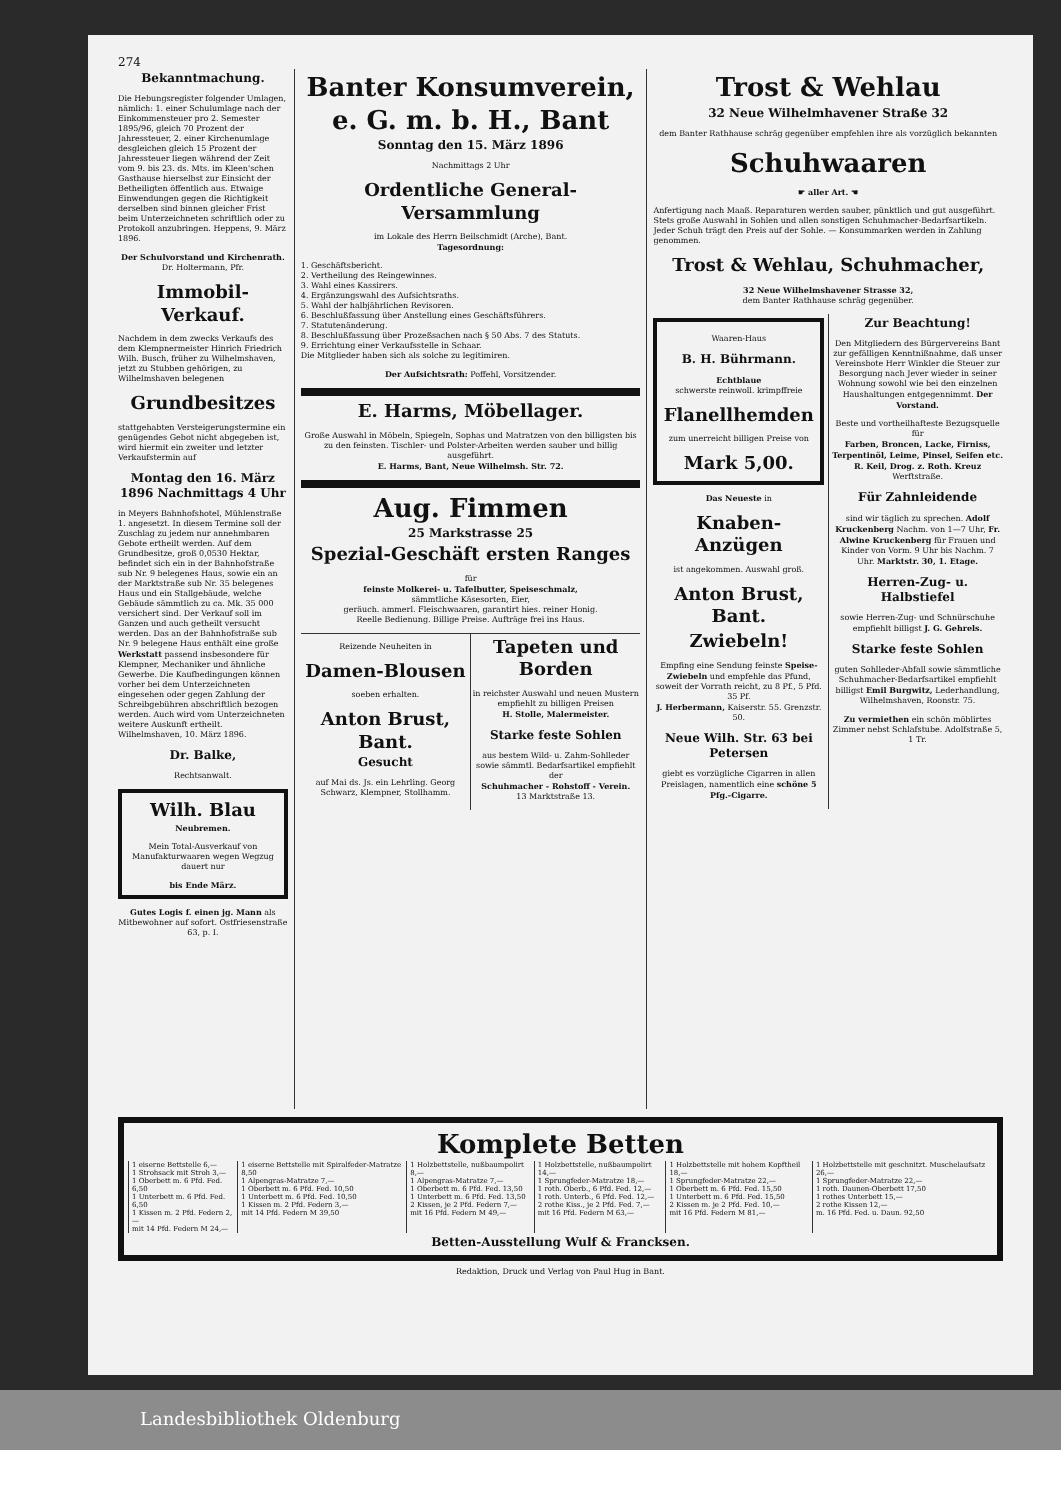274
Bekanntmachung.
Die Hebungsregister folgender Umlagen, nämlich: 1. einer Schulumlage nach der Einkommensteuer pro 2. Semester 1895/96, gleich 70 Prozent der Jahressteuer, 2. einer Kirchenumlage desgleichen gleich 15 Prozent der Jahressteuer liegen während der Zeit vom 9. bis 23. ds. Mts. im Kleen'schen Gasthause hierselbst zur Einsicht der Betheiligten öffentlich aus. Etwaige Einwendungen gegen die Richtigkeit derselben sind binnen gleicher Frist beim Unterzeichneten schriftlich oder zu Protokoll anzubringen. Heppens, 9. März 1896.
Der Schulvorstand und Kirchenrath.
Dr. Holtermann, Pfr.
Immobil-Verkauf.
Nachdem in dem zwecks Verkaufs des dem Klempnermeister Hinrich Friedrich Wilh. Busch, früher zu Wilhelmshaven, jetzt zu Stubben gehörigen, zu Wilhelmshaven belegenen
Grundbesitzes
stattgehabten Versteigerungstermine ein genügendes Gebot nicht abgegeben ist, wird hiermit ein zweiter und letzter Verkaufstermin auf
Montag den 16. März 1896 Nachmittags 4 Uhr
in Meyers Bahnhofshotel, Mühlenstraße 1. angesetzt. In diesem Termine soll der Zuschlag zu jedem nur annehmbaren Gebote ertheilt werden. Auf dem Grundbesitze, groß 0,0530 Hektar, befindet sich ein in der Bahnhofstraße sub Nr. 9 belegenes Haus, sowie ein an der Marktstraße sub Nr. 35 belegenes Haus und ein Stallgebäude, welche Gebäude sämmtlich zu ca. Mk. 35 000 versichert sind. Der Verkauf soll im Ganzen und auch getheilt versucht werden. Das an der Bahnhofstraße sub Nr. 9 belegene Haus enthält eine große Werkstatt passend insbesondere für Klempner, Mechaniker und ähnliche Gewerbe. Die Kaufbedingungen können vorher bei dem Unterzeichneten eingesehen oder gegen Zahlung der Schreibgebühren abschriftlich bezogen werden. Auch wird vom Unterzeichneten weitere Auskunft ertheilt. Wilhelmshaven, 10. März 1896.
Dr. Balke,
Rechtsanwalt.
Wilh. Blau
Neubremen.
Mein Total-Ausverkauf von Manufakturwaaren wegen Wegzug dauert nur
bis Ende März.
Gutes Logis f. einen jg. Mann als Mitbewohner auf sofort. Ostfriesenstraße 63, p. I.
Banter Konsumverein, e. G. m. b. H., Bant
Sonntag den 15. März 1896
Nachmittags 2 Uhr
Ordentliche General-Versammlung
im Lokale des Herrn Beilschmidt (Arche), Bant.
Tagesordnung:
1. Geschäftsbericht.
2. Vertheilung des Reingewinnes.
3. Wahl eines Kassirers.
4. Ergänzungswahl des Aufsichtsraths.
5. Wahl der halbjährlichen Revisoren.
6. Beschlußfassung über Anstellung eines Geschäftsführers.
7. Statutenänderung.
8. Beschlußfassung über Prozeßsachen nach § 50 Abs. 7 des Statuts.
9. Errichtung einer Verkaufsstelle in Schaar.
Die Mitglieder haben sich als solche zu legitimiren.
Der Aufsichtsrath: Poffehl, Vorsitzender.
E. Harms, Möbellager.
Große Auswahl in Möbeln, Spiegeln, Sophas und Matratzen von den billigsten bis zu den feinsten. Tischler- und Polster-Arbeiten werden sauber und billig ausgeführt.
E. Harms, Bant, Neue Wilhelmsh. Str. 72.
Aug. Fimmen
25 Markstrasse 25
Spezial-Geschäft ersten Ranges
für
feinste Molkerei- u. Tafelbutter, Speiseschmalz,
sämmtliche Käsesorten, Eier,
geräuch. ammerl. Fleischwaaren, garantirt hies. reiner Honig.
Reelle Bedienung. Billige Preise. Aufträge frei ins Haus.
Reizende Neuheiten in
Damen-Blousen
soeben erhalten.
Anton Brust, Bant.
Gesucht
auf Mai ds. Js. ein Lehrling. Georg Schwarz, Klempner, Stollhamm.
Tapeten und Borden
in reichster Auswahl und neuen Mustern empfiehlt zu billigen Preisen
H. Stolle, Malermeister.
Starke feste Sohlen
aus bestem Wild- u. Zahm-Sohlleder sowie sämmtl. Bedarfsartikel empfiehlt der
Schuhmacher - Rohstoff - Verein.
13 Marktstraße 13.
Trost & Wehlau
32 Neue Wilhelmhavener Straße 32
dem Banter Rathhause schräg gegenüber empfehlen ihre als vorzüglich bekannten
Schuhwaaren
☛ aller Art. ☚
Anfertigung nach Maaß. Reparaturen werden sauber, pünktlich und gut ausgeführt. Stets große Auswahl in Sohlen und allen sonstigen Schuhmacher-Bedarfsartikeln. Jeder Schuh trägt den Preis auf der Sohle. — Konsummarken werden in Zahlung genommen.
Trost & Wehlau, Schuhmacher,
32 Neue Wilhelmshavener Strasse 32,
dem Banter Rathhause schräg gegenüber.
Waaren-Haus
B. H. Bührmann.
Echtblaue
schwerste reinwoll. krimpffreie
Flanellhemden
zum unerreicht billigen Preise von
Mark 5,00.
Das Neueste in
Knaben-Anzügen
ist angekommen. Auswahl groß.
Anton Brust, Bant.
Zwiebeln!
Empfing eine Sendung feinste Speise-Zwiebeln und empfehle das Pfund, soweit der Vorrath reicht, zu 8 Pf., 5 Pfd. 35 Pf.
J. Herbermann, Kaiserstr. 55. Grenzstr. 50.
Neue Wilh. Str. 63 bei Petersen
giebt es vorzügliche Cigarren in allen Preislagen, namentlich eine schöne 5 Pfg.-Cigarre.
Zur Beachtung!
Den Mitgliedern des Bürgervereins Bant zur gefälligen Kenntnißnahme, daß unser Vereinsbote Herr Winkler die Steuer zur Besorgung nach Jever wieder in seiner Wohnung sowohl wie bei den einzelnen Haushaltungen entgegennimmt. Der Vorstand.
Beste und vortheilhafteste Bezugsquelle für
Farben, Broncen, Lacke, Firniss, Terpentinöl, Leime, Pinsel, Seifen etc.
R. Keil, Drog. z. Roth. Kreuz Werftstraße.
Für Zahnleidende
sind wir täglich zu sprechen. Adolf Kruckenberg Nachm. von 1—7 Uhr, Fr. Alwine Kruckenberg für Frauen und Kinder von Vorm. 9 Uhr bis Nachm. 7 Uhr. Marktstr. 30, 1. Etage.
Herren-Zug- u. Halbstiefel
sowie Herren-Zug- und Schnürschuhe empfiehlt billigst J. G. Gehrels.
Starke feste Sohlen
guten Sohlleder-Abfall sowie sämmtliche Schuhmacher-Bedarfsartikel empfiehlt billigst Emil Burgwitz, Lederhandlung, Wilhelmshaven, Roonstr. 75.
Zu vermiethen ein schön möblirtes Zimmer nebst Schlafstube. Adolfstraße 5, 1 Tr.
Komplete Betten
| 1 eiserne Bettstelle 6,— 1 Strohsack mit Stroh 3,— 1 Oberbett m. 6 Pfd. Fed. 6,50 1 Unterbett m. 6 Pfd. Fed. 6,50 1 Kissen m. 2 Pfd. Federn 2,— mit 14 Pfd. Federn M 24,— | 1 eiserne Bettstelle mit Spiralfeder-Matratze 8,50 1 Alpengras-Matratze 7,— 1 Oberbett m. 6 Pfd. Fed. 10,50 1 Unterbett m. 6 Pfd. Fed. 10,50 1 Kissen m. 2 Pfd. Federn 3,— mit 14 Pfd. Federn M 39,50 | 1 Holzbettstelle, nußbaumpolirt 8,— 1 Alpengras-Matratze 7,— 1 Oberbett m. 6 Pfd. Fed. 13,50 1 Unterbett m. 6 Pfd. Fed. 13,50 2 Kissen, je 2 Pfd. Federn 7,— mit 16 Pfd. Federn M 49,— | 1 Holzbettstelle, nußbaumpolirt 14,— 1 Sprungfeder-Matratze 18,— 1 roth. Oberb., 6 Pfd. Fed. 12,— 1 roth. Unterb., 6 Pfd. Fed. 12,— 2 rothe Kiss., je 2 Pfd. Fed. 7,— mit 16 Pfd. Federn M 63,— | 1 Holzbettstelle mit hohem Kopftheil 18,— 1 Sprungfeder-Matratze 22,— 1 Oberbett m. 6 Pfd. Fed. 15,50 1 Unterbett m. 6 Pfd. Fed. 15,50 2 Kissen m. je 2 Pfd. Fed. 10,— mit 16 Pfd. Federn M 81,— | 1 Holzbettstelle mit geschnitzt. Muschelaufsatz 26,— 1 Sprungfeder-Matratze 22,— 1 roth. Daunen-Oberbett 17,50 1 rothes Unterbett 15,— 2 rothe Kissen 12,— m. 16 Pfd. Fed. u. Daun. 92,50 |
Betten-Ausstellung Wulf & Francksen.
Redaktion, Druck und Verlag von Paul Hug in Bant.
Landesbibliothek Oldenburg